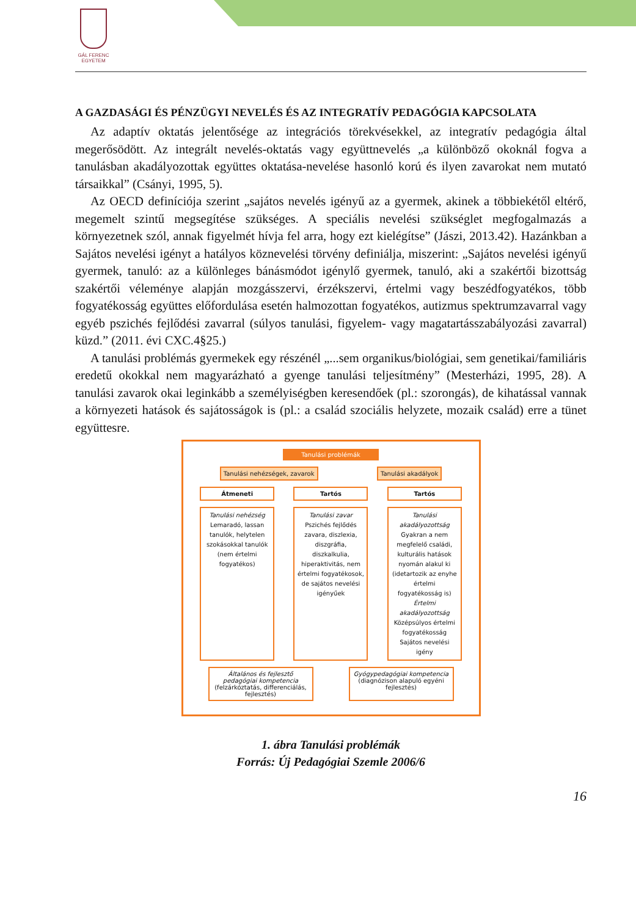GÁL FERENC
EGYETEM
A GAZDASÁGI ÉS PÉNZÜGYI NEVELÉS ÉS AZ INTEGRATÍV PEDAGÓGIA KAPCSOLATA
Az adaptív oktatás jelentősége az integrációs törekvésekkel, az integratív pedagógia által megerősödött. Az integrált nevelés-oktatás vagy együttnevelés „a különböző okoknál fogva a tanulásban akadályozottak együttes oktatása-nevelése hasonló korú és ilyen zavarokat nem mutató társaikkal” (Csányi, 1995, 5).
Az OECD definíciója szerint „sajátos nevelés igényű az a gyermek, akinek a többiekétől eltérő, megemelt szintű megsegítése szükséges. A speciális nevelési szükséglet megfogalmazás a környezetnek szól, annak figyelmét hívja fel arra, hogy ezt kielégítse” (Jászi, 2013.42). Hazánkban a Sajátos nevelési igényt a hatályos köznevelési törvény definiálja, miszerint: „Sajátos nevelési igényű gyermek, tanuló: az a különleges bánásmódot igénylő gyermek, tanuló, aki a szakértői bizottság szakértői véleménye alapján mozgásszervi, érzékszervi, értelmi vagy beszédfogyatékos, több fogyatékosság együttes előfordulása esetén halmozottan fogyatékos, autizmus spektrumzavarral vagy egyéb pszichés fejlődési zavarral (súlyos tanulási, figyelem- vagy magatartásszabályozási zavarral) küzd.” (2011. évi CXC.4§25.)
A tanulási problémás gyermekek egy részénél „...sem organikus/biológiai, sem genetikai/familiáris eredetű okokkal nem magyarázható a gyenge tanulási teljesítmény” (Mesterházi, 1995, 28). A tanulási zavarok okai leginkább a személyiségben keresendőek (pl.: szorongás), de kihatással vannak a környezeti hatások és sajátosságok is (pl.: a család szociális helyzete, mozaik család) erre a tünet együttesre.
Tanulási problémák
Tanulási nehézségek, zavarok Tanulási akadályok
Átmeneti Tartós Tartós
Tanulási nehézség
Lemaradó, lassan tanulók, helytelen szokásokkal tanulók (nem értelmi fogyatékos)
Tanulási zavar
Pszichés fejlődés zavara, diszlexia, diszgráfia, diszkalkulia, hiperaktivitás, nem értelmi fogyatékosok, de sajátos nevelési igényűek
Tanulási akadályozottság
Gyakran a nem megfelelő családi, kulturális hatások nyomán alakul ki (idetartozik az enyhe értelmi fogyatékosság is)
Értelmi akadályozottság
Középsúlyos értelmi fogyatékosság
Sajátos nevelési igény
Általános és fejlesztő pedagógiai kompetencia
(felzárkóztatás, differenciálás, fejlesztés)
Gyógypedagógiai kompetencia
(diagnózison alapuló egyéni fejlesztés)
1. ábra Tanulási problémák
Forrás: Új Pedagógiai Szemle 2006/6
16